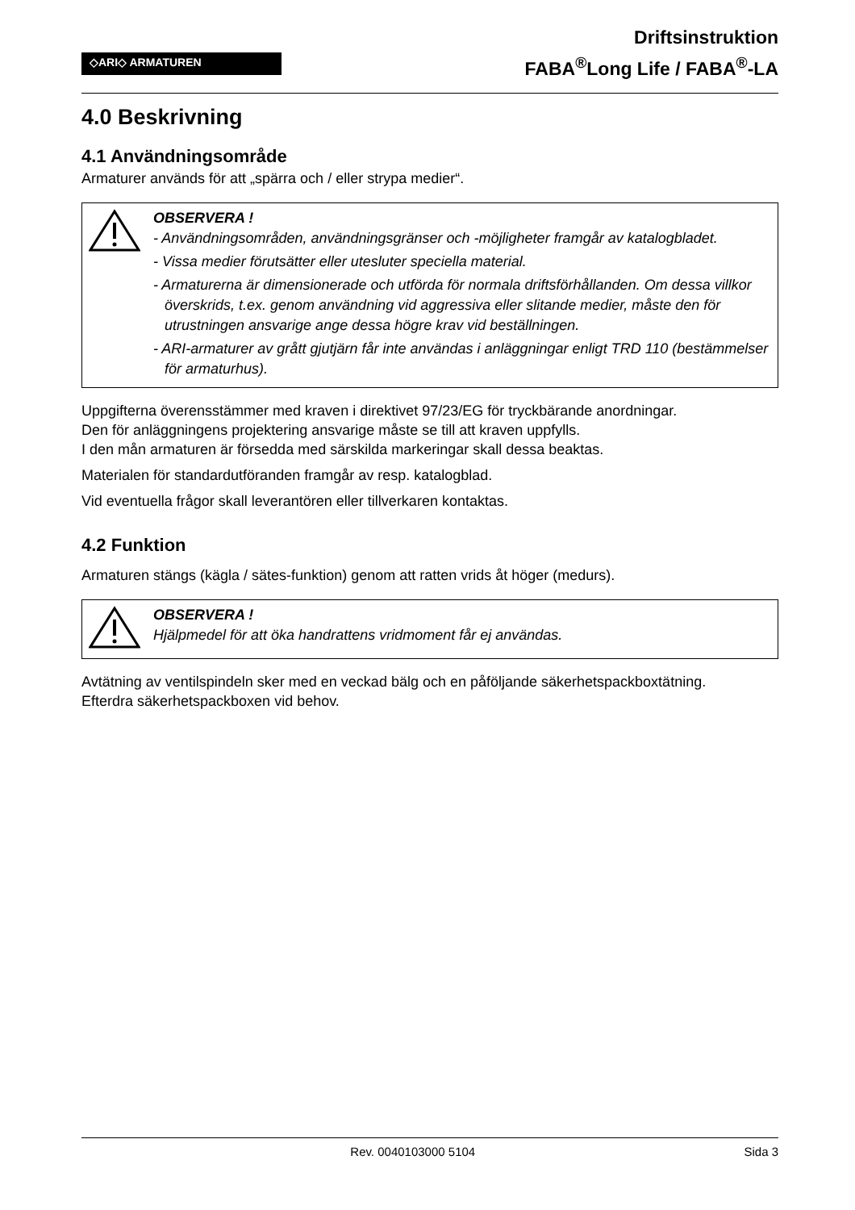◇ARI◇ ARMATUREN
Driftsinstruktion
FABA<sup>®</sup>Long Life / FABA<sup>®</sup>-LA
4.0 Beskrivning
4.1 Användningsområde
Armaturer används för att „spärra och / eller strypa medier“.
OBSERVERA !
- Användningsområden, användningsgränser och -möjligheter framgår av katalogbladet.
- Vissa medier förutsätter eller utesluter speciella material.
- Armaturerna är dimensionerade och utförda för normala driftsförhållanden. Om dessa villkor överskrids, t.ex. genom användning vid aggressiva eller slitande medier, måste den för utrustningen ansvarige ange dessa högre krav vid beställningen.
- ARI-armaturer av grått gjutjärn får inte användas i anläggningar enligt TRD 110 (bestämmelser för armaturhus).
Uppgifterna överensstämmer med kraven i direktivet 97/23/EG för tryckbärande anordningar.
Den för anläggningens projektering ansvarige måste se till att kraven uppfylls.
I den mån armaturen är försedda med särskilda markeringar skall dessa beaktas.
Materialen för standardutföranden framgår av resp. katalogblad.
Vid eventuella frågor skall leverantören eller tillverkaren kontaktas.
4.2 Funktion
Armaturen stängs (kägla / sätes-funktion) genom att ratten vrids åt höger (medurs).
OBSERVERA !
Hjälpmedel för att öka handrattens vridmoment får ej användas.
Avtätning av ventilspindeln sker med en veckad bälg och en påföljande säkerhetspackboxtätning.
Efterdra säkerhetspackboxen vid behov.
Rev. 0040103000 5104 Sida 3